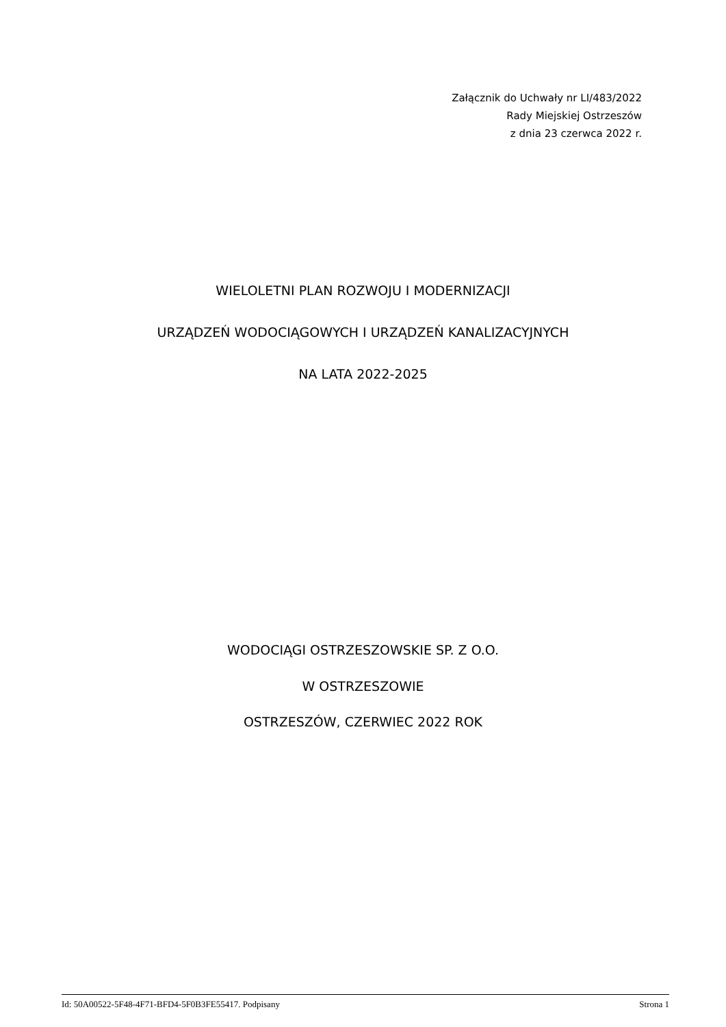Załącznik do Uchwały nr LI/483/2022
Rady Miejskiej Ostrzeszów
z dnia 23 czerwca 2022 r.
WIELOLETNI PLAN ROZWOJU I MODERNIZACJI
URZĄDZEŃ WODOCIĄGOWYCH I URZĄDZEŃ KANALIZACYJNYCH
NA LATA 2022-2025
WODOCIĄGI OSTRZESZOWSKIE SP. Z O.O.
W OSTRZESZOWIE
OSTRZESZÓW, CZERWIEC 2022 ROK
Id: 50A00522-5F48-4F71-BFD4-5F0B3FE55417. Podpisany Strona 1